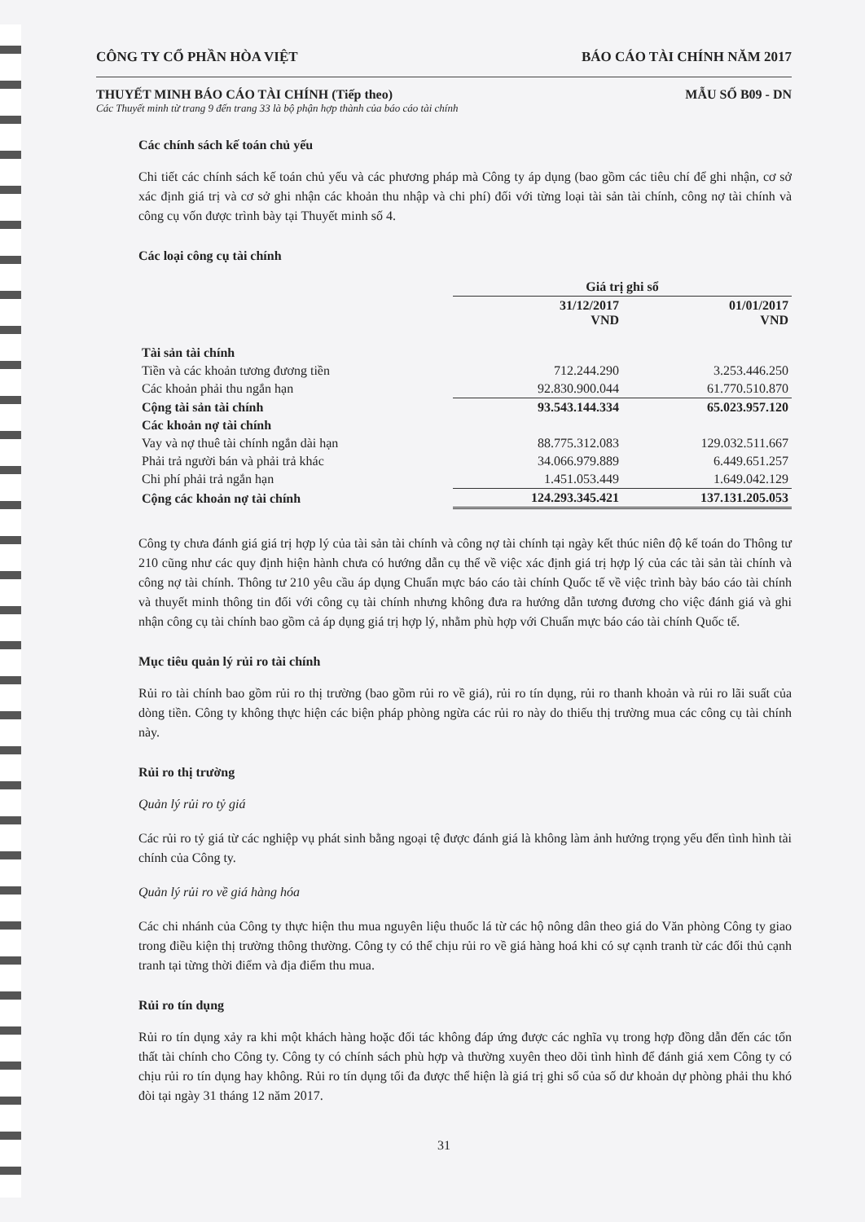CÔNG TY CỔ PHẦN HÒA VIỆT BÁO CÁO TÀI CHÍNH NĂM 2017
THUYẾT MINH BÁO CÁO TÀI CHÍNH (Tiếp theo) MẪU SỐ B09 - DN
Các Thuyết minh từ trang 9 đến trang 33 là bộ phận hợp thành của báo cáo tài chính
Các chính sách kế toán chủ yếu
Chi tiết các chính sách kế toán chủ yếu và các phương pháp mà Công ty áp dụng (bao gồm các tiêu chí để ghi nhận, cơ sở xác định giá trị và cơ sở ghi nhận các khoản thu nhập và chi phí) đối với từng loại tài sản tài chính, công nợ tài chính và công cụ vốn được trình bày tại Thuyết minh số 4.
Các loại công cụ tài chính
| | Giá trị ghi sổ | |
| --- | --- | --- |
| | 31/12/2017 VND | 01/01/2017 VND |
| Tài sản tài chính | | |
| Tiền và các khoản tương đương tiền | 712.244.290 | 3.253.446.250 |
| Các khoản phải thu ngắn hạn | 92.830.900.044 | 61.770.510.870 |
| Cộng tài sản tài chính | 93.543.144.334 | 65.023.957.120 |
| Các khoản nợ tài chính | | |
| Vay và nợ thuê tài chính ngắn dài hạn | 88.775.312.083 | 129.032.511.667 |
| Phải trả người bán và phải trả khác | 34.066.979.889 | 6.449.651.257 |
| Chi phí phải trả ngắn hạn | 1.451.053.449 | 1.649.042.129 |
| Cộng các khoản nợ tài chính | 124.293.345.421 | 137.131.205.053 |
Công ty chưa đánh giá giá trị hợp lý của tài sản tài chính và công nợ tài chính tại ngày kết thúc niên độ kế toán do Thông tư 210 cũng như các quy định hiện hành chưa có hướng dẫn cụ thể về việc xác định giá trị hợp lý của các tài sản tài chính và công nợ tài chính. Thông tư 210 yêu cầu áp dụng Chuẩn mực báo cáo tài chính Quốc tế về việc trình bày báo cáo tài chính và thuyết minh thông tin đối với công cụ tài chính nhưng không đưa ra hướng dẫn tương đương cho việc đánh giá và ghi nhận công cụ tài chính bao gồm cả áp dụng giá trị hợp lý, nhằm phù hợp với Chuẩn mực báo cáo tài chính Quốc tế.
Mục tiêu quản lý rủi ro tài chính
Rủi ro tài chính bao gồm rủi ro thị trường (bao gồm rủi ro về giá), rủi ro tín dụng, rủi ro thanh khoản và rủi ro lãi suất của dòng tiền. Công ty không thực hiện các biện pháp phòng ngừa các rủi ro này do thiếu thị trường mua các công cụ tài chính này.
Rủi ro thị trường
Quản lý rủi ro tỷ giá
Các rủi ro tỷ giá từ các nghiệp vụ phát sinh bằng ngoại tệ được đánh giá là không làm ảnh hưởng trọng yếu đến tình hình tài chính của Công ty.
Quản lý rủi ro về giá hàng hóa
Các chi nhánh của Công ty thực hiện thu mua nguyên liệu thuốc lá từ các hộ nông dân theo giá do Văn phòng Công ty giao trong điều kiện thị trường thông thường. Công ty có thể chịu rủi ro về giá hàng hoá khi có sự cạnh tranh từ các đối thủ cạnh tranh tại từng thời điểm và địa điểm thu mua.
Rủi ro tín dụng
Rủi ro tín dụng xảy ra khi một khách hàng hoặc đối tác không đáp ứng được các nghĩa vụ trong hợp đồng dẫn đến các tổn thất tài chính cho Công ty. Công ty có chính sách phù hợp và thường xuyên theo dõi tình hình để đánh giá xem Công ty có chịu rủi ro tín dụng hay không. Rủi ro tín dụng tối đa được thể hiện là giá trị ghi sổ của số dư khoản dự phòng phải thu khó đòi tại ngày 31 tháng 12 năm 2017.
31